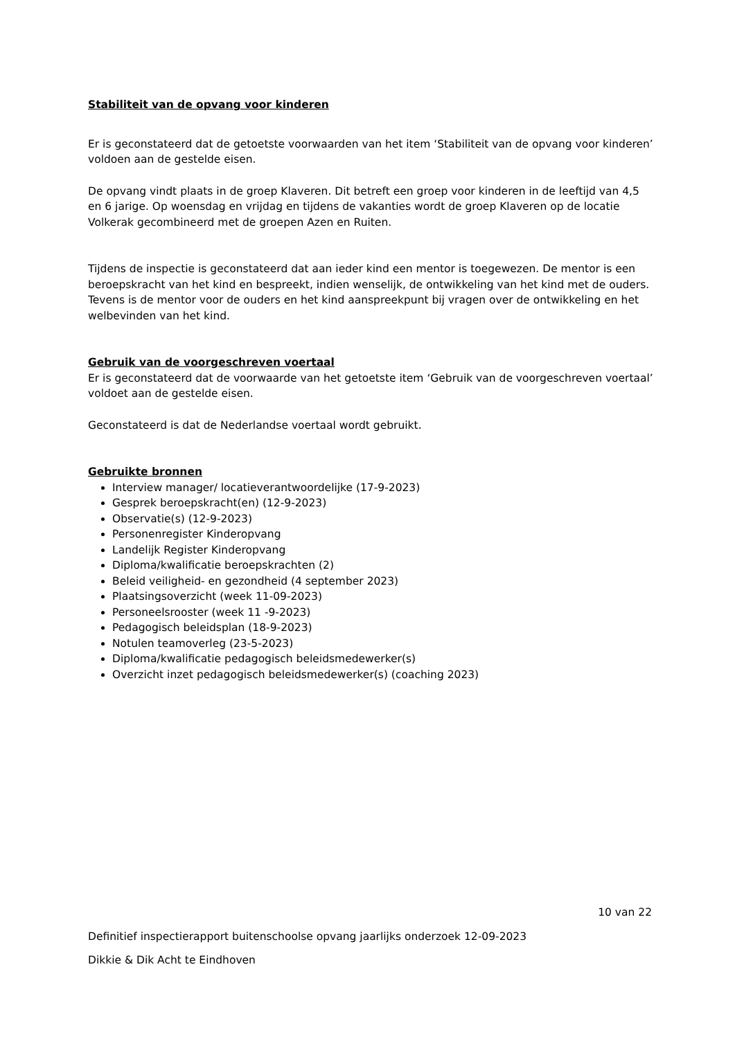Stabiliteit van de opvang voor kinderen
Er is geconstateerd dat de getoetste voorwaarden van het item ‘Stabiliteit van de opvang voor kinderen’ voldoen aan de gestelde eisen.
De opvang vindt plaats in de groep Klaveren. Dit betreft een groep voor kinderen in de leeftijd van 4,5 en 6 jarige. Op woensdag en vrijdag en tijdens de vakanties wordt de groep Klaveren op de locatie Volkerak gecombineerd met de groepen Azen en Ruiten.
Tijdens de inspectie is geconstateerd dat aan ieder kind een mentor is toegewezen. De mentor is een beroepskracht van het kind en bespreekt, indien wenselijk, de ontwikkeling van het kind met de ouders. Tevens is de mentor voor de ouders en het kind aanspreekpunt bij vragen over de ontwikkeling en het welbevinden van het kind.
Gebruik van de voorgeschreven voertaal
Er is geconstateerd dat de voorwaarde van het getoetste item ‘Gebruik van de voorgeschreven voertaal’ voldoet aan de gestelde eisen.
Geconstateerd is dat de Nederlandse voertaal wordt gebruikt.
Gebruikte bronnen
Interview manager/ locatieverantwoordelijke (17-9-2023)
Gesprek beroepskracht(en) (12-9-2023)
Observatie(s) (12-9-2023)
Personenregister Kinderopvang
Landelijk Register Kinderopvang
Diploma/kwalificatie beroepskrachten (2)
Beleid veiligheid- en gezondheid (4 september 2023)
Plaatsingsoverzicht (week 11-09-2023)
Personeelsrooster (week 11 -9-2023)
Pedagogisch beleidsplan (18-9-2023)
Notulen teamoverleg (23-5-2023)
Diploma/kwalificatie pedagogisch beleidsmedewerker(s)
Overzicht inzet pedagogisch beleidsmedewerker(s) (coaching 2023)
10 van 22
Definitief inspectierapport buitenschoolse opvang jaarlijks onderzoek 12-09-2023
Dikkie & Dik Acht te Eindhoven